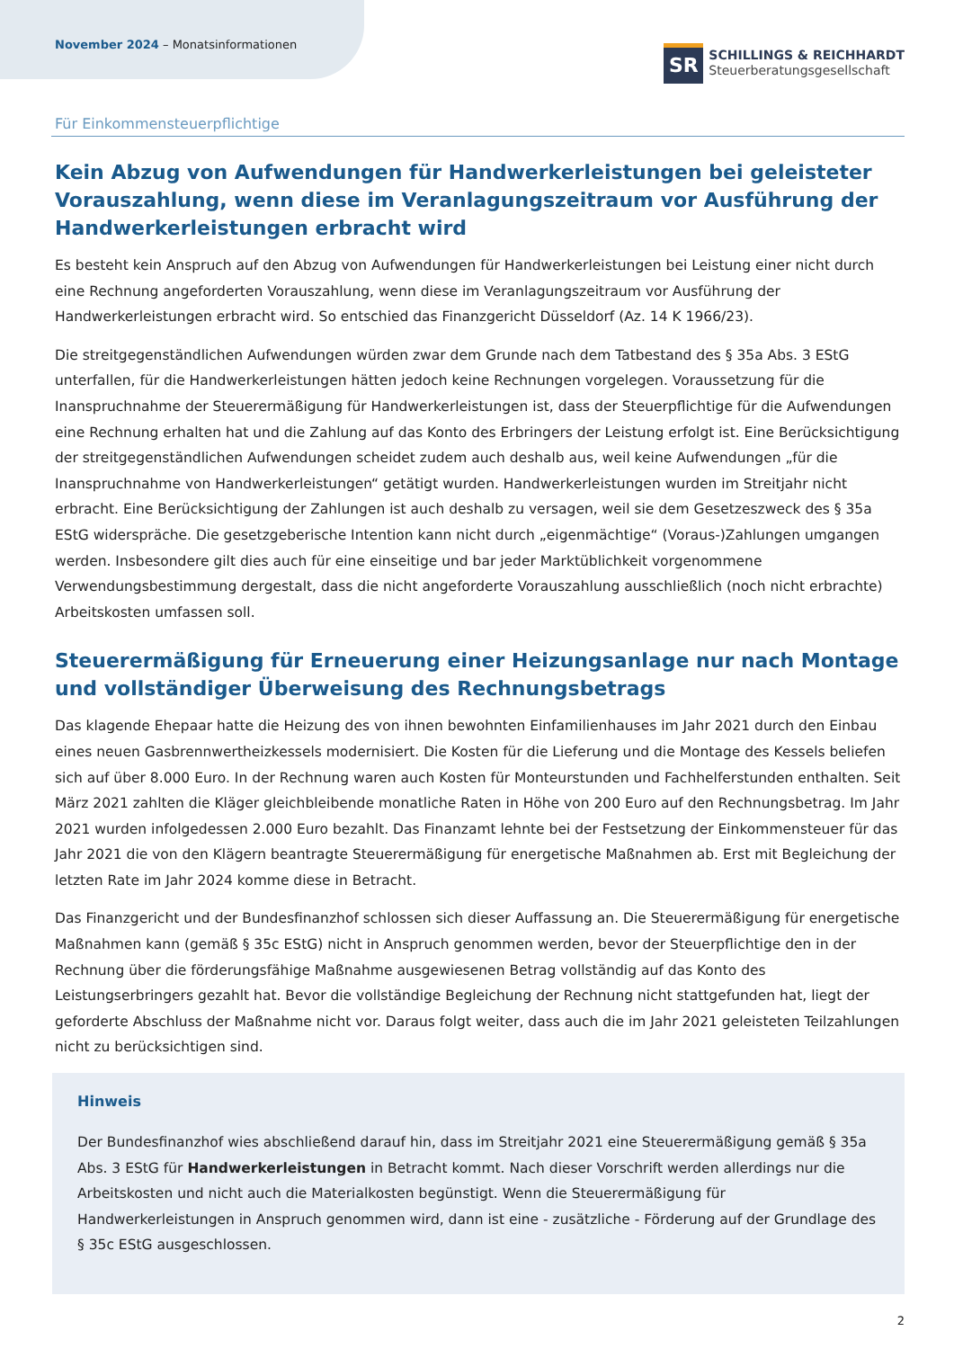November 2024 – Monatsinformationen
SR
SCHILLINGS & REICHHARDT
Steuerberatungsgesellschaft
Für Einkommensteuerpflichtige
Kein Abzug von Aufwendungen für Handwerkerleistungen bei geleisteter Vorauszahlung, wenn diese im Veranlagungszeitraum vor Ausführung der Handwerkerleistungen erbracht wird
Es besteht kein Anspruch auf den Abzug von Aufwendungen für Handwerkerleistungen bei Leistung einer nicht durch eine Rechnung angeforderten Vorauszahlung, wenn diese im Veranlagungszeitraum vor Ausführung der Handwerkerleistungen erbracht wird. So entschied das Finanzgericht Düsseldorf (Az. 14 K 1966/23).
Die streitgegenständlichen Aufwendungen würden zwar dem Grunde nach dem Tatbestand des § 35a Abs. 3 EStG unterfallen, für die Handwerkerleistungen hätten jedoch keine Rechnungen vorgelegen. Voraussetzung für die Inanspruchnahme der Steuerermäßigung für Handwerkerleistungen ist, dass der Steuerpflichtige für die Aufwendungen eine Rechnung erhalten hat und die Zahlung auf das Konto des Erbringers der Leistung erfolgt ist. Eine Berücksichtigung der streitgegenständlichen Aufwendungen scheidet zudem auch deshalb aus, weil keine Aufwendungen „für die Inanspruchnahme von Handwerkerleistungen“ getätigt wurden. Handwerkerleistungen wurden im Streitjahr nicht erbracht. Eine Berücksichtigung der Zahlungen ist auch deshalb zu versagen, weil sie dem Gesetzeszweck des § 35a EStG widerspräche. Die gesetzgeberische Intention kann nicht durch „eigenmächtige“ (Voraus-)Zahlungen umgangen werden. Insbesondere gilt dies auch für eine einseitige und bar jeder Marktüblichkeit vorgenommene Verwendungsbestimmung dergestalt, dass die nicht angeforderte Vorauszahlung ausschließlich (noch nicht erbrachte) Arbeitskosten umfassen soll.
Steuerermäßigung für Erneuerung einer Heizungsanlage nur nach Montage und vollständiger Überweisung des Rechnungsbetrags
Das klagende Ehepaar hatte die Heizung des von ihnen bewohnten Einfamilienhauses im Jahr 2021 durch den Einbau eines neuen Gasbrennwertheizkessels modernisiert. Die Kosten für die Lieferung und die Montage des Kessels beliefen sich auf über 8.000 Euro. In der Rechnung waren auch Kosten für Monteurstunden und Fachhelferstunden enthalten. Seit März 2021 zahlten die Kläger gleichbleibende monatliche Raten in Höhe von 200 Euro auf den Rechnungsbetrag. Im Jahr 2021 wurden infolgedessen 2.000 Euro bezahlt. Das Finanzamt lehnte bei der Festsetzung der Einkommensteuer für das Jahr 2021 die von den Klägern beantragte Steuerermäßigung für energetische Maßnahmen ab. Erst mit Begleichung der letzten Rate im Jahr 2024 komme diese in Betracht.
Das Finanzgericht und der Bundesfinanzhof schlossen sich dieser Auffassung an. Die Steuerermäßigung für energetische Maßnahmen kann (gemäß § 35c EStG) nicht in Anspruch genommen werden, bevor der Steuerpflichtige den in der Rechnung über die förderungsfähige Maßnahme ausgewiesenen Betrag vollständig auf das Konto des Leistungserbringers gezahlt hat. Bevor die vollständige Begleichung der Rechnung nicht stattgefunden hat, liegt der geforderte Abschluss der Maßnahme nicht vor. Daraus folgt weiter, dass auch die im Jahr 2021 geleisteten Teilzahlungen nicht zu berücksichtigen sind.
Hinweis
Der Bundesfinanzhof wies abschließend darauf hin, dass im Streitjahr 2021 eine Steuerermäßigung gemäß § 35a Abs. 3 EStG für Handwerkerleistungen in Betracht kommt. Nach dieser Vorschrift werden allerdings nur die Arbeitskosten und nicht auch die Materialkosten begünstigt. Wenn die Steuerermäßigung für Handwerkerleistungen in Anspruch genommen wird, dann ist eine - zusätzliche - Förderung auf der Grundlage des § 35c EStG ausgeschlossen.
2